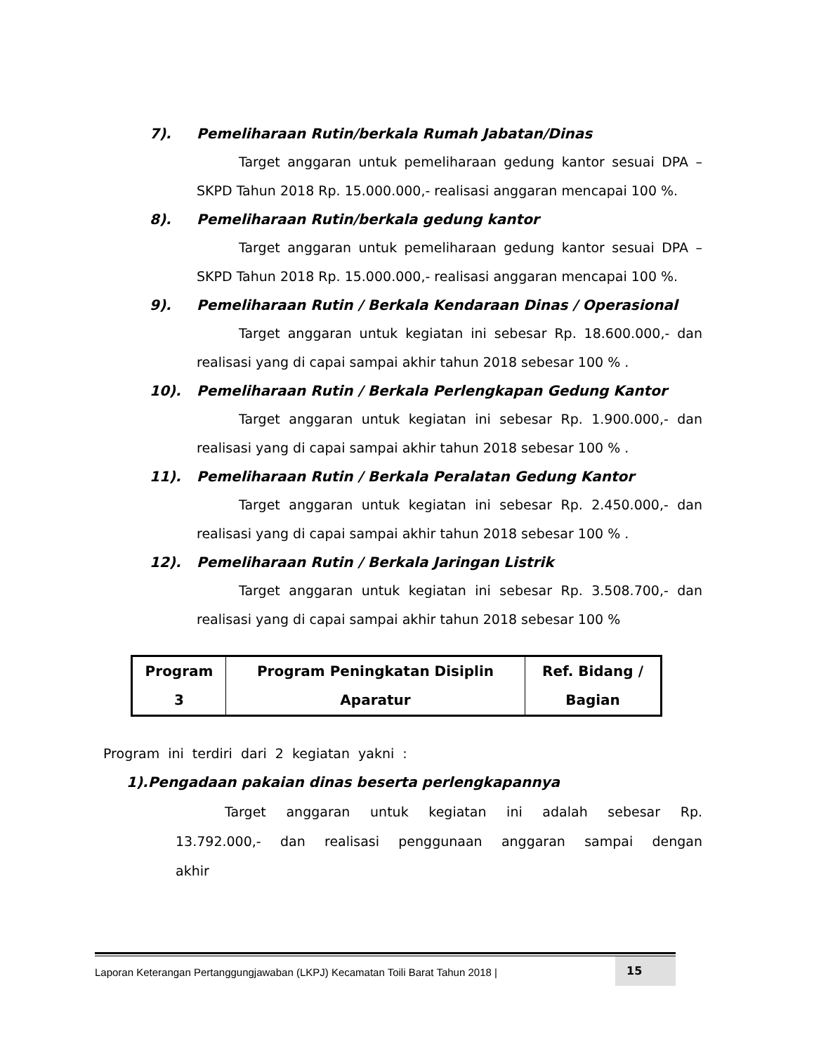7). Pemeliharaan Rutin/berkala Rumah Jabatan/Dinas
Target anggaran untuk pemeliharaan gedung kantor sesuai DPA – SKPD Tahun 2018 Rp. 15.000.000,- realisasi anggaran mencapai 100 %.
8). Pemeliharaan Rutin/berkala gedung kantor
Target anggaran untuk pemeliharaan gedung kantor sesuai DPA – SKPD Tahun 2018 Rp. 15.000.000,- realisasi anggaran mencapai 100 %.
9). Pemeliharaan Rutin / Berkala Kendaraan Dinas / Operasional
Target anggaran untuk kegiatan ini sebesar Rp. 18.600.000,- dan realisasi yang di capai sampai akhir tahun 2018 sebesar 100 % .
10). Pemeliharaan Rutin / Berkala Perlengkapan Gedung Kantor
Target anggaran untuk kegiatan ini sebesar Rp. 1.900.000,- dan realisasi yang di capai sampai akhir tahun 2018 sebesar 100 % .
11). Pemeliharaan Rutin / Berkala Peralatan Gedung Kantor
Target anggaran untuk kegiatan ini sebesar Rp. 2.450.000,- dan realisasi yang di capai sampai akhir tahun 2018 sebesar 100 % .
12). Pemeliharaan Rutin / Berkala Jaringan Listrik
Target anggaran untuk kegiatan ini sebesar Rp. 3.508.700,- dan realisasi yang di capai sampai akhir tahun 2018 sebesar 100 %
| Program 3 | Program Peningkatan Disiplin Aparatur | Ref. Bidang / Bagian |
Program ini terdiri dari 2 kegiatan yakni :
1).Pengadaan pakaian dinas beserta perlengkapannya
Target anggaran untuk kegiatan ini adalah sebesar Rp. 13.792.000,- dan realisasi penggunaan anggaran sampai dengan akhir
Laporan Keterangan Pertanggungjawaban (LKPJ) Kecamatan Toili Barat Tahun 2018 | 15